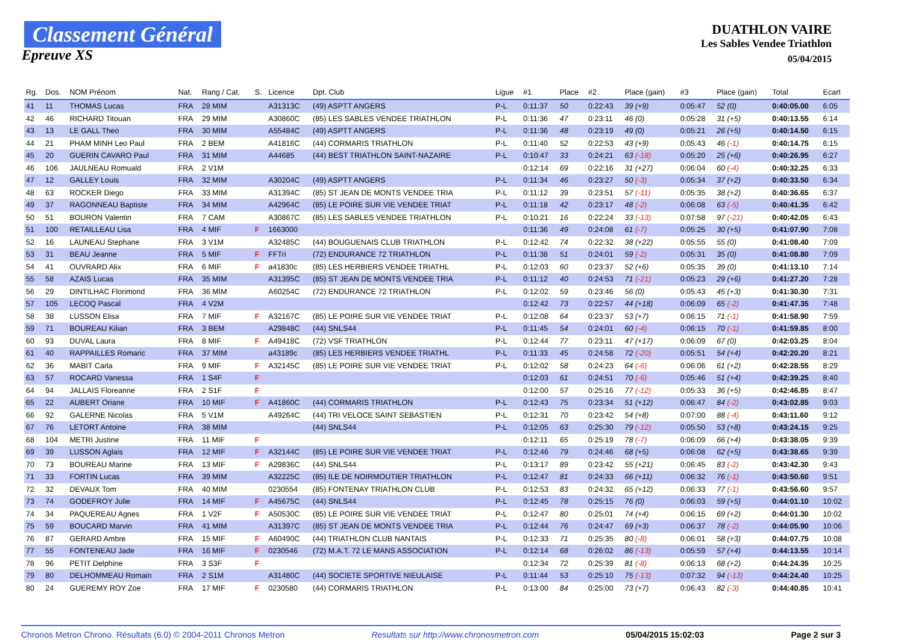Classement Général
Epreuve XS
DUATHLON VAIRE
Les Sables Vendee Triathlon
05/04/2015
| Rg. | Dos. | NOM Prénom | Nat. | Rang / Cat. | S. | Licence | Dpt. Club | Ligue | #1 | Place | #2 | Place (gain) | #3 | Place (gain) | Total | Ecart |
| --- | --- | --- | --- | --- | --- | --- | --- | --- | --- | --- | --- | --- | --- | --- | --- | --- |
| 41 | 11 | THOMAS Lucas | FRA | 28 MIM | | A31313C | (49) ASPTT ANGERS | P-L | 0:11:37 | 50 | 0:22:43 | 39 (+9) | 0:05:47 | 52 (0) | 0:40:05.00 | 6:05 |
| 42 | 46 | RICHARD Titouan | FRA | 29 MIM | | A30860C | (85) LES SABLES VENDEE TRIATHLON | P-L | 0:11:36 | 47 | 0:23:11 | 46 (0) | 0:05:28 | 31 (+5) | 0:40:13.55 | 6:14 |
| 43 | 13 | LE GALL Theo | FRA | 30 MIM | | A55484C | (49) ASPTT ANGERS | P-L | 0:11:36 | 48 | 0:23:19 | 49 (0) | 0:05:21 | 26 (+5) | 0:40:14.50 | 6:15 |
| 44 | 21 | PHAM MINH Leo Paul | FRA | 2 BEM | | A41816C | (44) CORMARIS TRIATHLON | P-L | 0:11:40 | 52 | 0:22:53 | 43 (+9) | 0:05:43 | 46 (-1) | 0:40:14.75 | 6:15 |
| 45 | 20 | GUERIN CAVARO Paul | FRA | 31 MIM | | A44685 | (44) BEST TRIATHLON SAINT-NAZAIRE | P-L | 0:10:47 | 33 | 0:24:21 | 63 (-18) | 0:05:20 | 25 (+6) | 0:40:26.95 | 6:27 |
| 46 | 106 | JAULNEAU Romuald | FRA | 2 V1M | | | | | 0:12:14 | 69 | 0:22:16 | 31 (+27) | 0:06:04 | 60 (-4) | 0:40:32.25 | 6:33 |
| 47 | 12 | GALLEY Louis | FRA | 32 MIM | | A30204C | (49) ASPTT ANGERS | P-L | 0:11:34 | 46 | 0:23:27 | 50 (-3) | 0:05:34 | 37 (+2) | 0:40:33.50 | 6:34 |
| 48 | 63 | ROCKER Diego | FRA | 33 MIM | | A31394C | (85) ST JEAN DE MONTS VENDEE TRIA | P-L | 0:11:12 | 39 | 0:23:51 | 57 (-11) | 0:05:35 | 38 (+2) | 0:40:36.65 | 6:37 |
| 49 | 37 | RAGONNEAU Baptiste | FRA | 34 MIM | | A42964C | (85) LE POIRE SUR VIE VENDEE TRIAT | P-L | 0:11:18 | 42 | 0:23:17 | 48 (-2) | 0:06:08 | 63 (-5) | 0:40:41.35 | 6:42 |
| 50 | 51 | BOURON Valentin | FRA | 7 CAM | | A30867C | (85) LES SABLES VENDEE TRIATHLON | P-L | 0:10:21 | 16 | 0:22:24 | 33 (-13) | 0:07:58 | 97 (-21) | 0:40:42.05 | 6:43 |
| 51 | 100 | RETAILLEAU Lisa | FRA | 4 MIF | F | 1663000 | | | 0:11:36 | 49 | 0:24:08 | 61 (-7) | 0:05:25 | 30 (+5) | 0:41:07.90 | 7:08 |
| 52 | 16 | LAUNEAU Stephane | FRA | 3 V1M | | A32485C | (44) BOUGUENAIS CLUB TRIATHLON | P-L | 0:12:42 | 74 | 0:22:32 | 38 (+22) | 0:05:55 | 55 (0) | 0:41:08.40 | 7:09 |
| 53 | 31 | BEAU Jeanne | FRA | 5 MIF | F | FFTri | (72) ENDURANCE 72 TRIATHLON | P-L | 0:11:38 | 51 | 0:24:01 | 59 (-2) | 0:05:31 | 35 (0) | 0:41:08.80 | 7:09 |
| 54 | 41 | OUVRARD Alix | FRA | 6 MIF | F | a41830c | (85) LES HERBIERS VENDEE TRIATHL | P-L | 0:12:03 | 60 | 0:23:37 | 52 (+6) | 0:05:35 | 39 (0) | 0:41:13.10 | 7:14 |
| 55 | 58 | AZAIS Lucas | FRA | 35 MIM | | A31395C | (85) ST JEAN DE MONTS VENDEE TRIA | P-L | 0:11:12 | 40 | 0:24:53 | 71 (-21) | 0:05:23 | 29 (+6) | 0:41:27.20 | 7:28 |
| 56 | 29 | DINTILHAC Florimond | FRA | 36 MIM | | A60254C | (72) ENDURANCE 72 TRIATHLON | P-L | 0:12:02 | 59 | 0:23:46 | 56 (0) | 0:05:43 | 45 (+3) | 0:41:30.30 | 7:31 |
| 57 | 105 | LECOQ Pascal | FRA | 4 V2M | | | | | 0:12:42 | 73 | 0:22:57 | 44 (+18) | 0:06:09 | 65 (-2) | 0:41:47.35 | 7:48 |
| 58 | 38 | LUSSON Elisa | FRA | 7 MIF | F | A32167C | (85) LE POIRE SUR VIE VENDEE TRIAT | P-L | 0:12:08 | 64 | 0:23:37 | 53 (+7) | 0:06:15 | 71 (-1) | 0:41:58.90 | 7:59 |
| 59 | 71 | BOUREAU Kilian | FRA | 3 BEM | | A29848C | (44) SNLS44 | P-L | 0:11:45 | 54 | 0:24:01 | 60 (-4) | 0:06:15 | 70 (-1) | 0:41:59.85 | 8:00 |
| 60 | 93 | DUVAL Laura | FRA | 8 MIF | F | A49418C | (72) VSF TRIATHLON | P-L | 0:12:44 | 77 | 0:23:11 | 47 (+17) | 0:06:09 | 67 (0) | 0:42:03.25 | 8:04 |
| 61 | 40 | RAPPAILLES Romaric | FRA | 37 MIM | | a43189c | (85) LES HERBIERS VENDEE TRIATHL | P-L | 0:11:33 | 45 | 0:24:58 | 72 (-20) | 0:05:51 | 54 (+4) | 0:42:20.20 | 8:21 |
| 62 | 36 | MABIT Carla | FRA | 9 MIF | F | A32145C | (85) LE POIRE SUR VIE VENDEE TRIAT | P-L | 0:12:02 | 58 | 0:24:23 | 64 (-6) | 0:06:06 | 61 (+2) | 0:42:28.55 | 8:29 |
| 63 | 57 | ROCARD Vanessa | FRA | 1 S4F | F | | | | 0:12:03 | 61 | 0:24:51 | 70 (-6) | 0:05:46 | 51 (+4) | 0:42:39.25 | 8:40 |
| 64 | 94 | JALLAIS Floreanne | FRA | 2 S1F | F | | | | 0:12:00 | 57 | 0:25:16 | 77 (-12) | 0:05:33 | 36 (+5) | 0:42:46.85 | 8:47 |
| 65 | 22 | AUBERT Oriane | FRA | 10 MIF | F | A41860C | (44) CORMARIS TRIATHLON | P-L | 0:12:43 | 75 | 0:23:34 | 51 (+12) | 0:06:47 | 84 (-2) | 0:43:02.85 | 9:03 |
| 66 | 92 | GALERNE Nicolas | FRA | 5 V1M | | A49264C | (44) TRI VELOCE SAINT SEBASTIEN | P-L | 0:12:31 | 70 | 0:23:42 | 54 (+8) | 0:07:00 | 88 (-4) | 0:43:11.60 | 9:12 |
| 67 | 76 | LETORT Antoine | FRA | 38 MIM | | | (44) SNLS44 | P-L | 0:12:05 | 63 | 0:25:30 | 79 (-12) | 0:05:50 | 53 (+8) | 0:43:24.15 | 9:25 |
| 68 | 104 | METRI Justine | FRA | 11 MIF | F | | | | 0:12:11 | 65 | 0:25:19 | 78 (-7) | 0:06:09 | 66 (+4) | 0:43:38.05 | 9:39 |
| 69 | 39 | LUSSON Aglais | FRA | 12 MIF | F | A32144C | (85) LE POIRE SUR VIE VENDEE TRIAT | P-L | 0:12:46 | 79 | 0:24:46 | 68 (+5) | 0:06:08 | 62 (+5) | 0:43:38.65 | 9:39 |
| 70 | 73 | BOUREAU Marine | FRA | 13 MIF | F | A29836C | (44) SNLS44 | P-L | 0:13:17 | 89 | 0:23:42 | 55 (+21) | 0:06:45 | 83 (-2) | 0:43:42.30 | 9:43 |
| 71 | 33 | FORTIN Lucas | FRA | 39 MIM | | A32225C | (85) ILE DE NOIRMOUTIER TRIATHLON | P-L | 0:12:47 | 81 | 0:24:33 | 66 (+11) | 0:06:32 | 76 (-1) | 0:43:50.60 | 9:51 |
| 72 | 32 | DEVAUX Tom | FRA | 40 MIM | | 0230554 | (85) FONTENAY TRIATHLON CLUB | P-L | 0:12:53 | 83 | 0:24:32 | 65 (+12) | 0:06:33 | 77 (-1) | 0:43:56.60 | 9:57 |
| 73 | 74 | GODEFROY Julie | FRA | 14 MIF | F | A45675C | (44) SNLS44 | P-L | 0:12:45 | 78 | 0:25:15 | 76 (0) | 0:06:03 | 59 (+5) | 0:44:01.10 | 10:02 |
| 74 | 34 | PAQUEREAU Agnes | FRA | 1 V2F | F | A50530C | (85) LE POIRE SUR VIE VENDEE TRIAT | P-L | 0:12:47 | 80 | 0:25:01 | 74 (+4) | 0:06:15 | 69 (+2) | 0:44:01.30 | 10:02 |
| 75 | 59 | BOUCARD Marvin | FRA | 41 MIM | | A31397C | (85) ST JEAN DE MONTS VENDEE TRIA | P-L | 0:12:44 | 76 | 0:24:47 | 69 (+3) | 0:06:37 | 78 (-2) | 0:44:05.90 | 10:06 |
| 76 | 87 | GERARD Ambre | FRA | 15 MIF | F | A60490C | (44) TRIATHLON CLUB NANTAIS | P-L | 0:12:33 | 71 | 0:25:35 | 80 (-8) | 0:06:01 | 58 (+3) | 0:44:07.75 | 10:08 |
| 77 | 55 | FONTENEAU Jade | FRA | 16 MIF | F | 0230546 | (72) M.A.T. 72 LE MANS ASSOCIATION | P-L | 0:12:14 | 68 | 0:26:02 | 86 (-13) | 0:05:59 | 57 (+4) | 0:44:13.55 | 10:14 |
| 78 | 96 | PETIT Delphine | FRA | 3 S3F | F | | | | 0:12:34 | 72 | 0:25:39 | 81 (-8) | 0:06:13 | 68 (+2) | 0:44:24.35 | 10:25 |
| 79 | 80 | DELHOMMEAU Romain | FRA | 2 S1M | | A31480C | (44) SOCIETE SPORTIVE NIEULAISE | P-L | 0:11:44 | 53 | 0:25:10 | 75 (-13) | 0:07:32 | 94 (-13) | 0:44:24.40 | 10:25 |
| 80 | 24 | GUEREMY ROY Zoe | FRA | 17 MIF | F | 0230580 | (44) CORMARIS TRIATHLON | P-L | 0:13:00 | 84 | 0:25:00 | 73 (+7) | 0:06:43 | 82 (-3) | 0:44:40.85 | 10:41 |
Chronos Metron Chrono. Résultats (6.0) © 2004-2011 Chronos Metron Resultats sur http://www.chronosmetron.com 05/04/2015 15:02:03 Page 2 sur 3